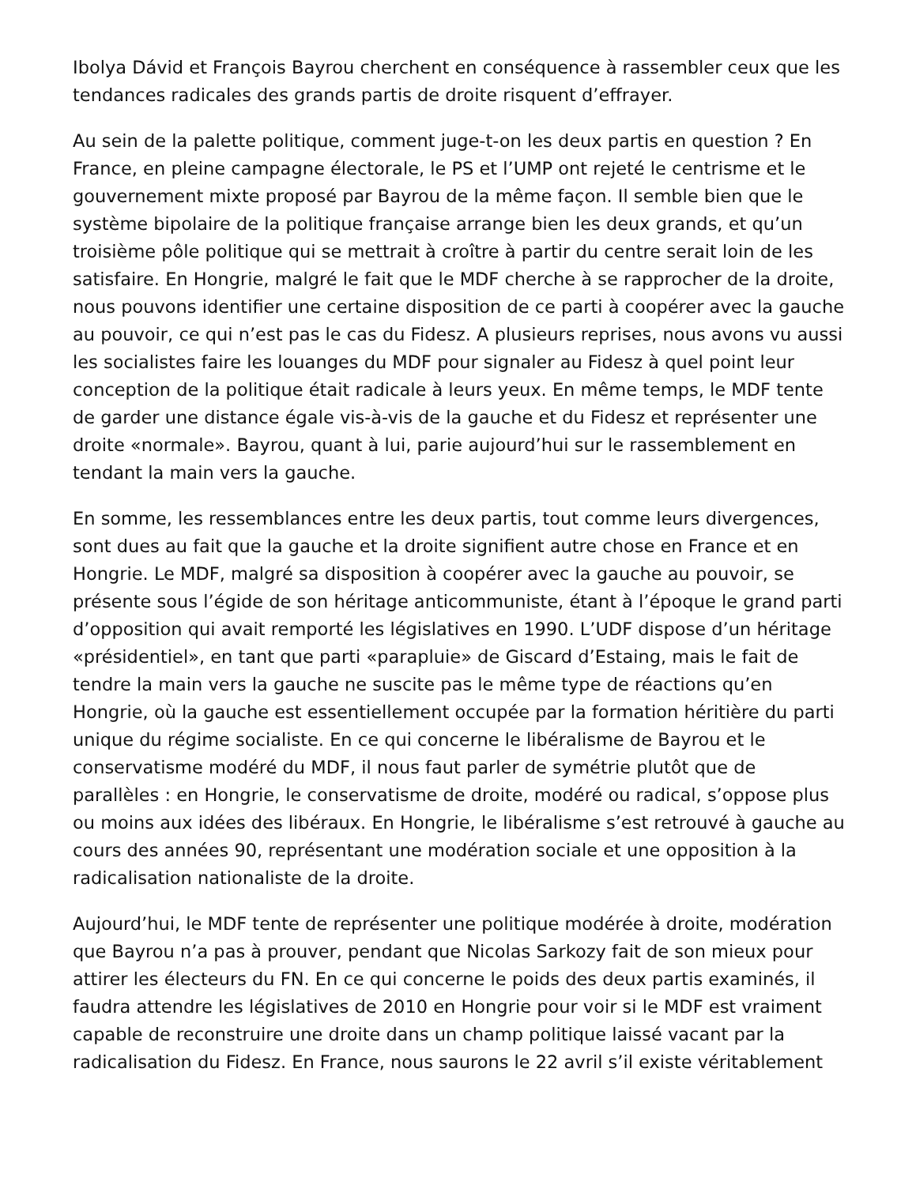Ibolya Dávid et François Bayrou cherchent en conséquence à rassembler ceux que les tendances radicales des grands partis de droite risquent d’effrayer.
Au sein de la palette politique, comment juge-t-on les deux partis en question ? En France, en pleine campagne électorale, le PS et l’UMP ont rejeté le centrisme et le gouvernement mixte proposé par Bayrou de la même façon. Il semble bien que le système bipolaire de la politique française arrange bien les deux grands, et qu’un troisième pôle politique qui se mettrait à croître à partir du centre serait loin de les satisfaire. En Hongrie, malgré le fait que le MDF cherche à se rapprocher de la droite, nous pouvons identifier une certaine disposition de ce parti à coopérer avec la gauche au pouvoir, ce qui n’est pas le cas du Fidesz. A plusieurs reprises, nous avons vu aussi les socialistes faire les louanges du MDF pour signaler au Fidesz à quel point leur conception de la politique était radicale à leurs yeux. En même temps, le MDF tente de garder une distance égale vis-à-vis de la gauche et du Fidesz et représenter une droite «normale». Bayrou, quant à lui, parie aujourd’hui sur le rassemblement en tendant la main vers la gauche.
En somme, les ressemblances entre les deux partis, tout comme leurs divergences, sont dues au fait que la gauche et la droite signifient autre chose en France et en Hongrie. Le MDF, malgré sa disposition à coopérer avec la gauche au pouvoir, se présente sous l’égide de son héritage anticommuniste, étant à l’époque le grand parti d’opposition qui avait remporté les législatives en 1990. L’UDF dispose d’un héritage «présidentiel», en tant que parti «parapluie» de Giscard d’Estaing, mais le fait de tendre la main vers la gauche ne suscite pas le même type de réactions qu’en Hongrie, où la gauche est essentiellement occupée par la formation héritière du parti unique du régime socialiste. En ce qui concerne le libéralisme de Bayrou et le conservatisme modéré du MDF, il nous faut parler de symétrie plutôt que de parallèles : en Hongrie, le conservatisme de droite, modéré ou radical, s’oppose plus ou moins aux idées des libéraux. En Hongrie, le libéralisme s’est retrouvé à gauche au cours des années 90, représentant une modération sociale et une opposition à la radicalisation nationaliste de la droite.
Aujourd’hui, le MDF tente de représenter une politique modérée à droite, modération que Bayrou n’a pas à prouver, pendant que Nicolas Sarkozy fait de son mieux pour attirer les électeurs du FN. En ce qui concerne le poids des deux partis examinés, il faudra attendre les législatives de 2010 en Hongrie pour voir si le MDF est vraiment capable de reconstruire une droite dans un champ politique laissé vacant par la radicalisation du Fidesz. En France, nous saurons le 22 avril s’il existe véritablement